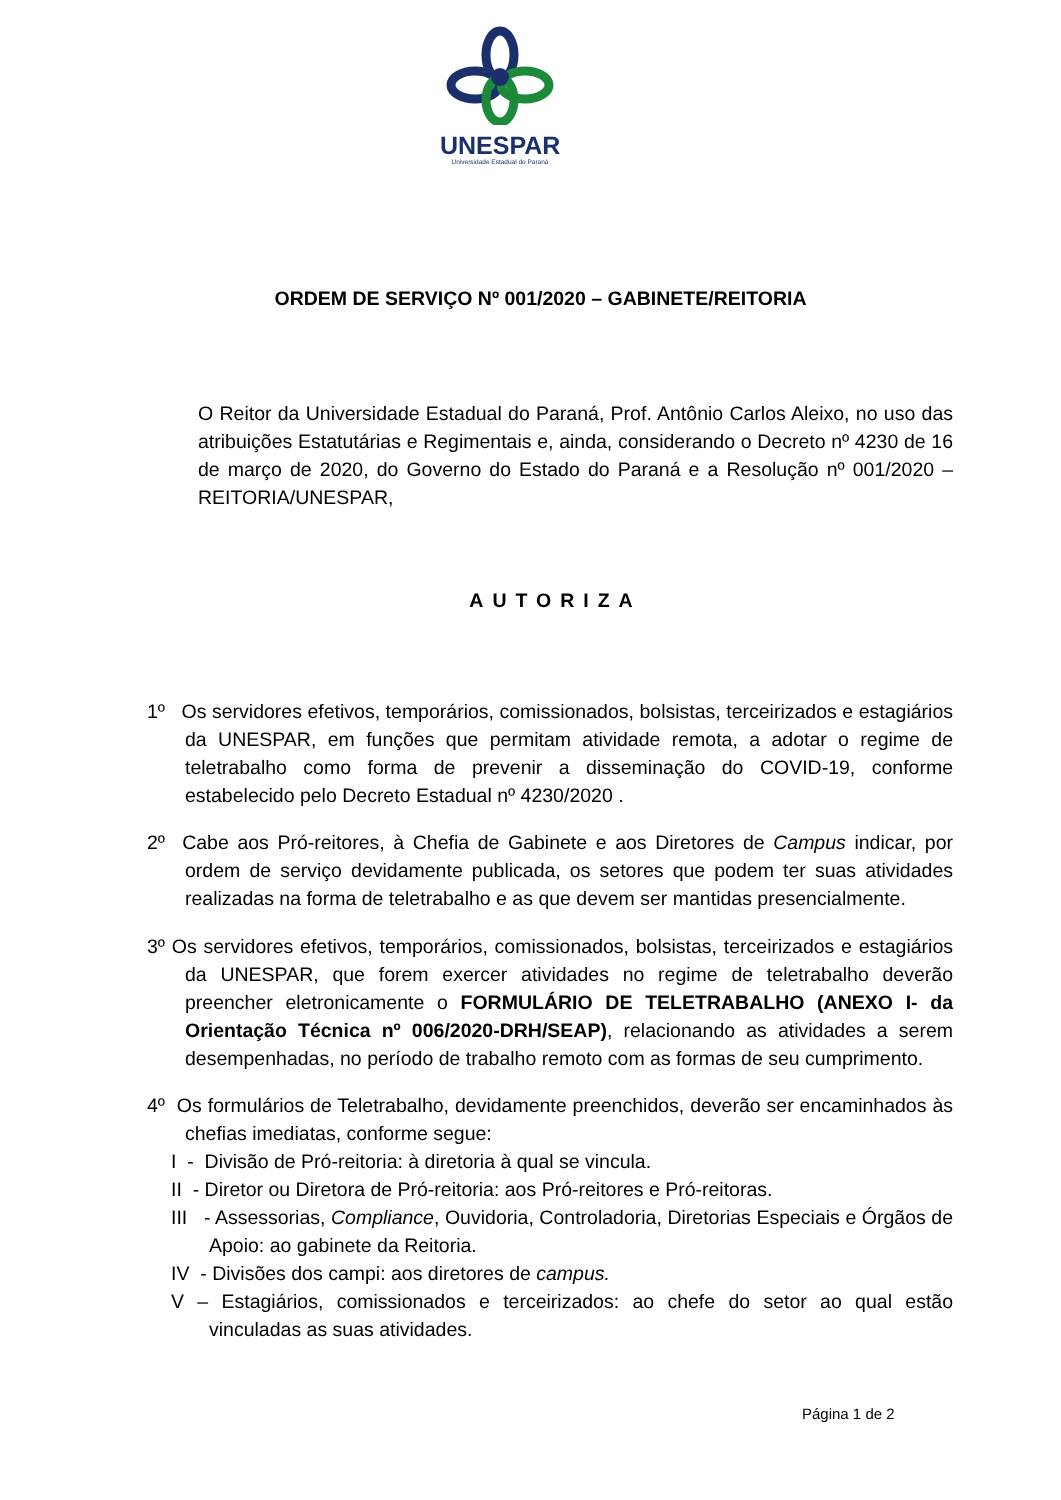UNESPAR
Universidade Estadual do Paraná
ORDEM DE SERVIÇO Nº 001/2020 – GABINETE/REITORIA
O Reitor da Universidade Estadual do Paraná, Prof. Antônio Carlos Aleixo, no uso das atribuições Estatutárias e Regimentais e, ainda, considerando o Decreto nº 4230 de 16 de março de 2020, do Governo do Estado do Paraná e a Resolução nº 001/2020 – REITORIA/UNESPAR,
AUTORIZA
1º Os servidores efetivos, temporários, comissionados, bolsistas, terceirizados e estagiários da UNESPAR, em funções que permitam atividade remota, a adotar o regime de teletrabalho como forma de prevenir a disseminação do COVID-19, conforme estabelecido pelo Decreto Estadual nº 4230/2020 .
2º Cabe aos Pró-reitores, à Chefia de Gabinete e aos Diretores de Campus indicar, por ordem de serviço devidamente publicada, os setores que podem ter suas atividades realizadas na forma de teletrabalho e as que devem ser mantidas presencialmente.
3º Os servidores efetivos, temporários, comissionados, bolsistas, terceirizados e estagiários da UNESPAR, que forem exercer atividades no regime de teletrabalho deverão preencher eletronicamente o FORMULÁRIO DE TELETRABALHO (ANEXO I- da Orientação Técnica nº 006/2020-DRH/SEAP), relacionando as atividades a serem desempenhadas, no período de trabalho remoto com as formas de seu cumprimento.
4º Os formulários de Teletrabalho, devidamente preenchidos, deverão ser encaminhados às chefias imediatas, conforme segue:
I - Divisão de Pró-reitoria: à diretoria à qual se vincula.
II - Diretor ou Diretora de Pró-reitoria: aos Pró-reitores e Pró-reitoras.
III - Assessorias, Compliance, Ouvidoria, Controladoria, Diretorias Especiais e Órgãos de Apoio: ao gabinete da Reitoria.
IV - Divisões dos campi: aos diretores de campus.
V – Estagiários, comissionados e terceirizados: ao chefe do setor ao qual estão vinculadas as suas atividades.
Página 1 de 2